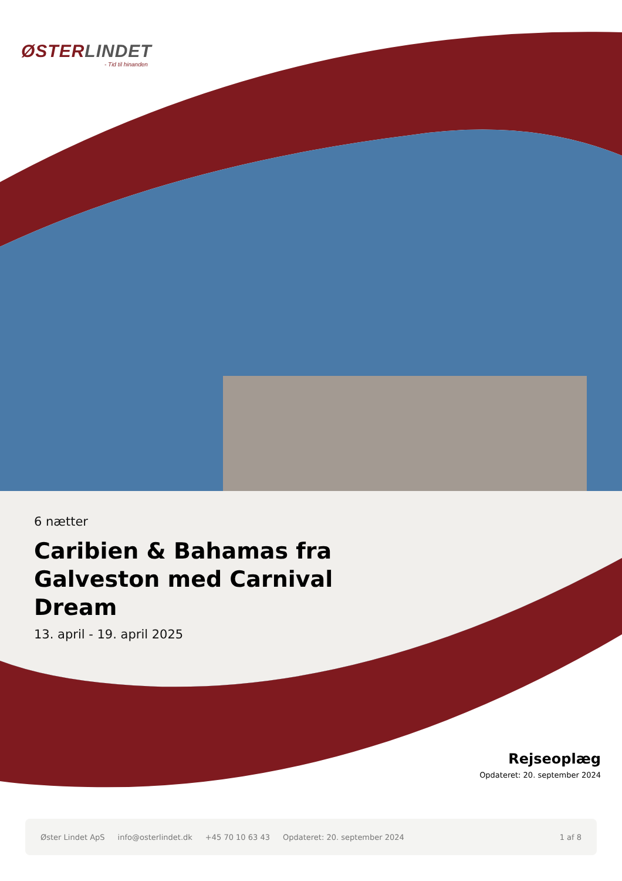ØSTERLINDET
- Tid til hinanden
6 nætter
Caribien & Bahamas fra Galveston med Carnival Dream
13. april - 19. april 2025
Rejseoplæg
Opdateret: 20. september 2024
Øster Lindet ApS info@osterlindet.dk +45 70 10 63 43 Opdateret: 20. september 2024 1 af 8